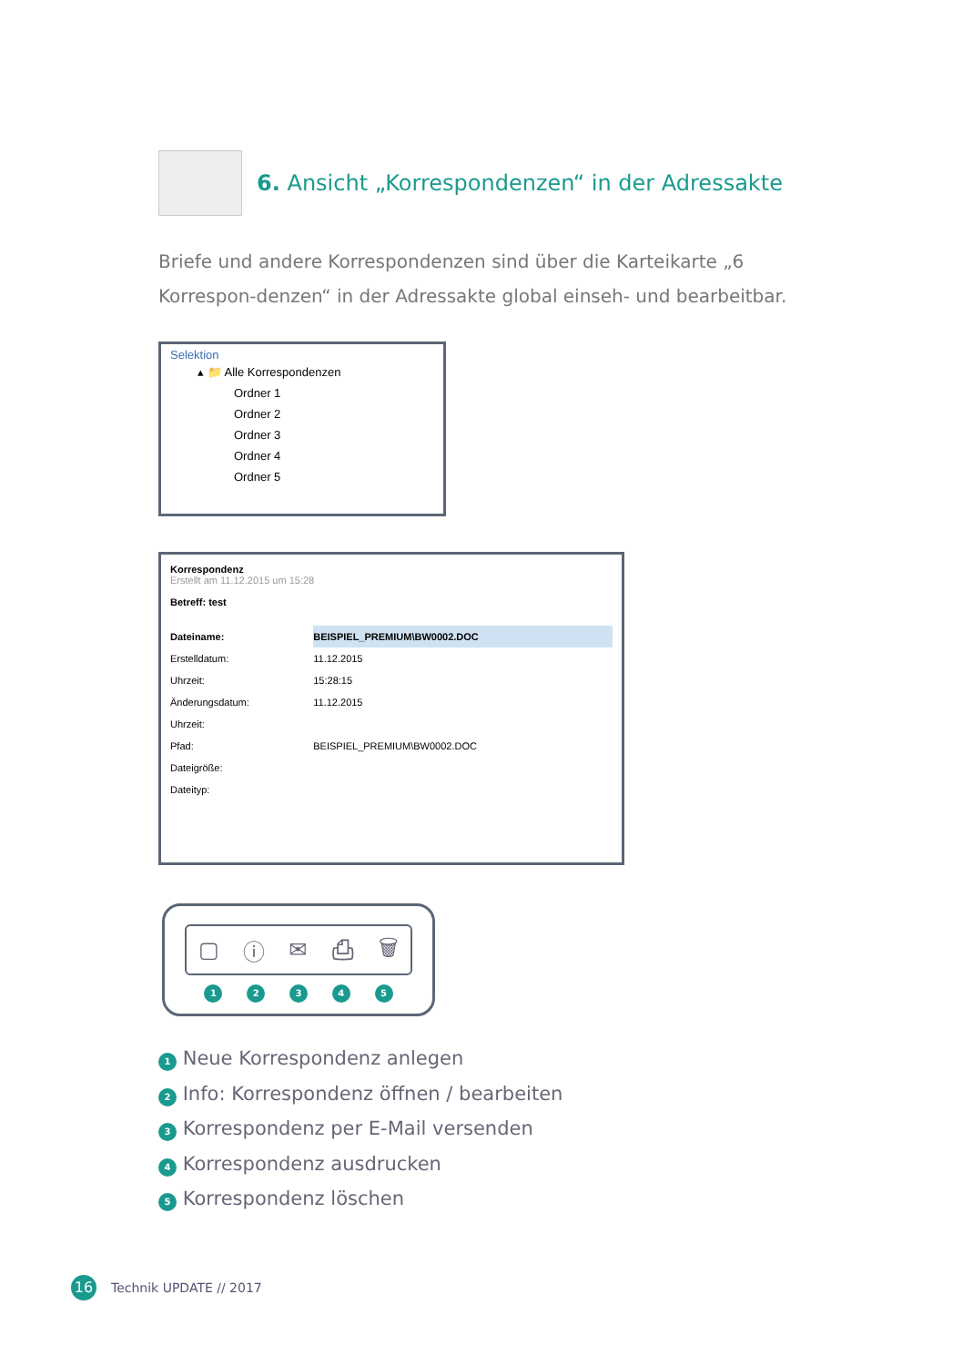6. Ansicht „Korrespondenzen“ in der Adressakte
Briefe und andere Korrespondenzen sind über die Karteikarte „6 Korrespon-denzen“ in der Adressakte global einseh- und bearbeitbar.
Selektion
▴ 📁 Alle Korrespondenzen
Ordner 1
Ordner 2
Ordner 3
Ordner 4
Ordner 5
Korrespondenz
Erstellt am 11.12.2015 um 15:28
Betreff: test
| Dateiname: | BEISPIEL_PREMIUM\BW0002.DOC |
| Erstelldatum: | 11.12.2015 |
| Uhrzeit: | 15:28:15 |
| Änderungsdatum: | 11.12.2015 |
| Uhrzeit: | |
| Pfad: | BEISPIEL_PREMIUM\BW0002.DOC |
| Dateigröße: | |
| Dateityp: | |
▢ ⓘ ✉ ⎙ 🗑
1 2 3 4 5
1 Neue Korrespondenz anlegen
2 Info: Korrespondenz öffnen / bearbeiten
3 Korrespondenz per E-Mail versenden
4 Korrespondenz ausdrucken
5 Korrespondenz löschen
16 Technik UPDATE // 2017